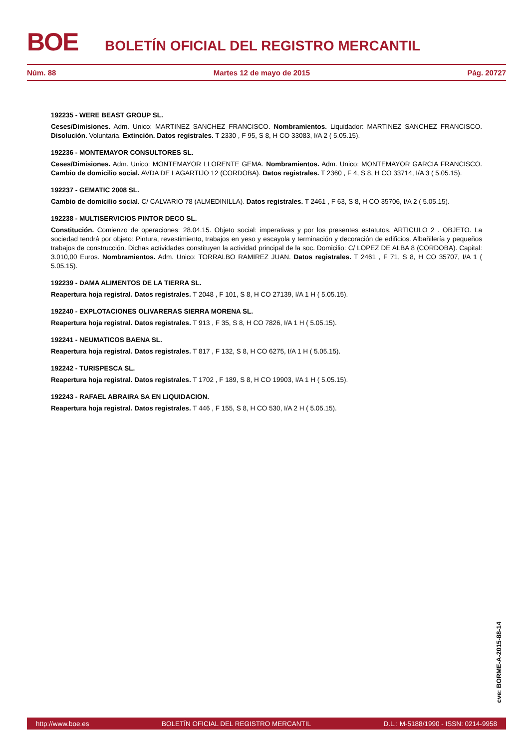BOE
BOLETÍN OFICIAL DEL REGISTRO MERCANTIL
Núm. 88 Martes 12 de mayo de 2015 Pág. 20727
192235 - WERE BEAST GROUP SL.
Ceses/Dimisiones. Adm. Unico: MARTINEZ SANCHEZ FRANCISCO. Nombramientos. Liquidador: MARTINEZ SANCHEZ FRANCISCO. Disolución. Voluntaria. Extinción. Datos registrales. T 2330 , F 95, S 8, H CO 33083, I/A 2 ( 5.05.15).
192236 - MONTEMAYOR CONSULTORES SL.
Ceses/Dimisiones. Adm. Unico: MONTEMAYOR LLORENTE GEMA. Nombramientos. Adm. Unico: MONTEMAYOR GARCIA FRANCISCO. Cambio de domicilio social. AVDA DE LAGARTIJO 12 (CORDOBA). Datos registrales. T 2360 , F 4, S 8, H CO 33714, I/A 3 ( 5.05.15).
192237 - GEMATIC 2008 SL.
Cambio de domicilio social. C/ CALVARIO 78 (ALMEDINILLA). Datos registrales. T 2461 , F 63, S 8, H CO 35706, I/A 2 ( 5.05.15).
192238 - MULTISERVICIOS PINTOR DECO SL.
Constitución. Comienzo de operaciones: 28.04.15. Objeto social: imperativas y por los presentes estatutos. ARTICULO 2 . OBJETO. La sociedad tendrá por objeto: Pintura, revestimiento, trabajos en yeso y escayola y terminación y decoración de edificios. Albañilería y pequeños trabajos de construcción. Dichas actividades constituyen la actividad principal de la soc. Domicilio: C/ LOPEZ DE ALBA 8 (CORDOBA). Capital: 3.010,00 Euros. Nombramientos. Adm. Unico: TORRALBO RAMIREZ JUAN. Datos registrales. T 2461 , F 71, S 8, H CO 35707, I/A 1 ( 5.05.15).
192239 - DAMA ALIMENTOS DE LA TIERRA SL.
Reapertura hoja registral. Datos registrales. T 2048 , F 101, S 8, H CO 27139, I/A 1 H ( 5.05.15).
192240 - EXPLOTACIONES OLIVARERAS SIERRA MORENA SL.
Reapertura hoja registral. Datos registrales. T 913 , F 35, S 8, H CO 7826, I/A 1 H ( 5.05.15).
192241 - NEUMATICOS BAENA SL.
Reapertura hoja registral. Datos registrales. T 817 , F 132, S 8, H CO 6275, I/A 1 H ( 5.05.15).
192242 - TURISPESCA SL.
Reapertura hoja registral. Datos registrales. T 1702 , F 189, S 8, H CO 19903, I/A 1 H ( 5.05.15).
192243 - RAFAEL ABRAIRA SA EN LIQUIDACION.
Reapertura hoja registral. Datos registrales. T 446 , F 155, S 8, H CO 530, I/A 2 H ( 5.05.15).
cve: BORME-A-2015-88-14
http://www.boe.es BOLETÍN OFICIAL DEL REGISTRO MERCANTIL D.L.: M-5188/1990 - ISSN: 0214-9958